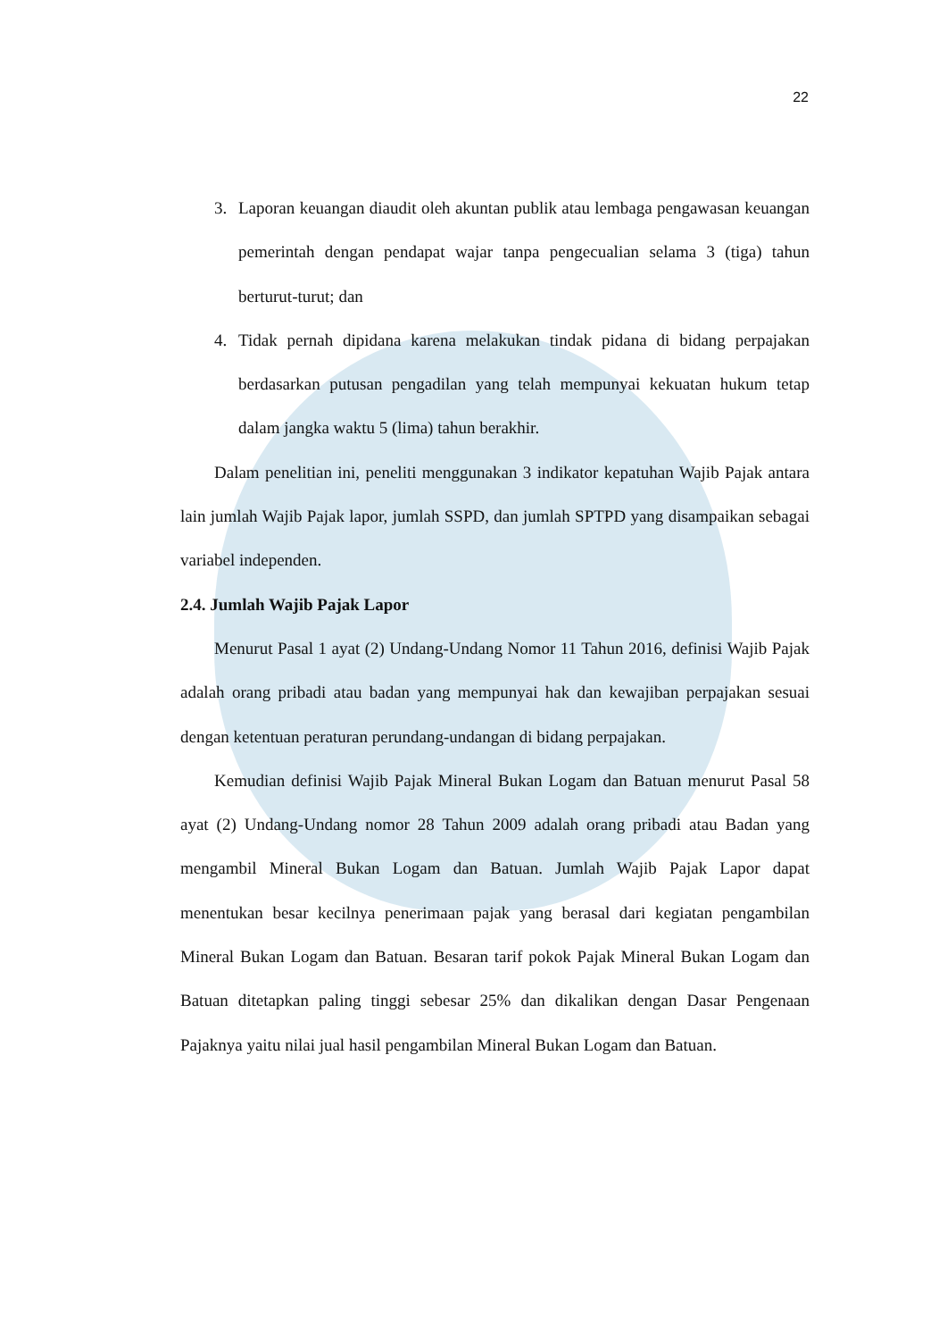22
3. Laporan keuangan diaudit oleh akuntan publik atau lembaga pengawasan keuangan pemerintah dengan pendapat wajar tanpa pengecualian selama 3 (tiga) tahun berturut-turut; dan
4. Tidak pernah dipidana karena melakukan tindak pidana di bidang perpajakan berdasarkan putusan pengadilan yang telah mempunyai kekuatan hukum tetap dalam jangka waktu 5 (lima) tahun berakhir.
Dalam penelitian ini, peneliti menggunakan 3 indikator kepatuhan Wajib Pajak antara lain jumlah Wajib Pajak lapor, jumlah SSPD, dan jumlah SPTPD yang disampaikan sebagai variabel independen.
2.4. Jumlah Wajib Pajak Lapor
Menurut Pasal 1 ayat (2) Undang-Undang Nomor 11 Tahun 2016, definisi Wajib Pajak adalah orang pribadi atau badan yang mempunyai hak dan kewajiban perpajakan sesuai dengan ketentuan peraturan perundang-undangan di bidang perpajakan.
Kemudian definisi Wajib Pajak Mineral Bukan Logam dan Batuan menurut Pasal 58 ayat (2) Undang-Undang nomor 28 Tahun 2009 adalah orang pribadi atau Badan yang mengambil Mineral Bukan Logam dan Batuan. Jumlah Wajib Pajak Lapor dapat menentukan besar kecilnya penerimaan pajak yang berasal dari kegiatan pengambilan Mineral Bukan Logam dan Batuan. Besaran tarif pokok Pajak Mineral Bukan Logam dan Batuan ditetapkan paling tinggi sebesar 25% dan dikalikan dengan Dasar Pengenaan Pajaknya yaitu nilai jual hasil pengambilan Mineral Bukan Logam dan Batuan.